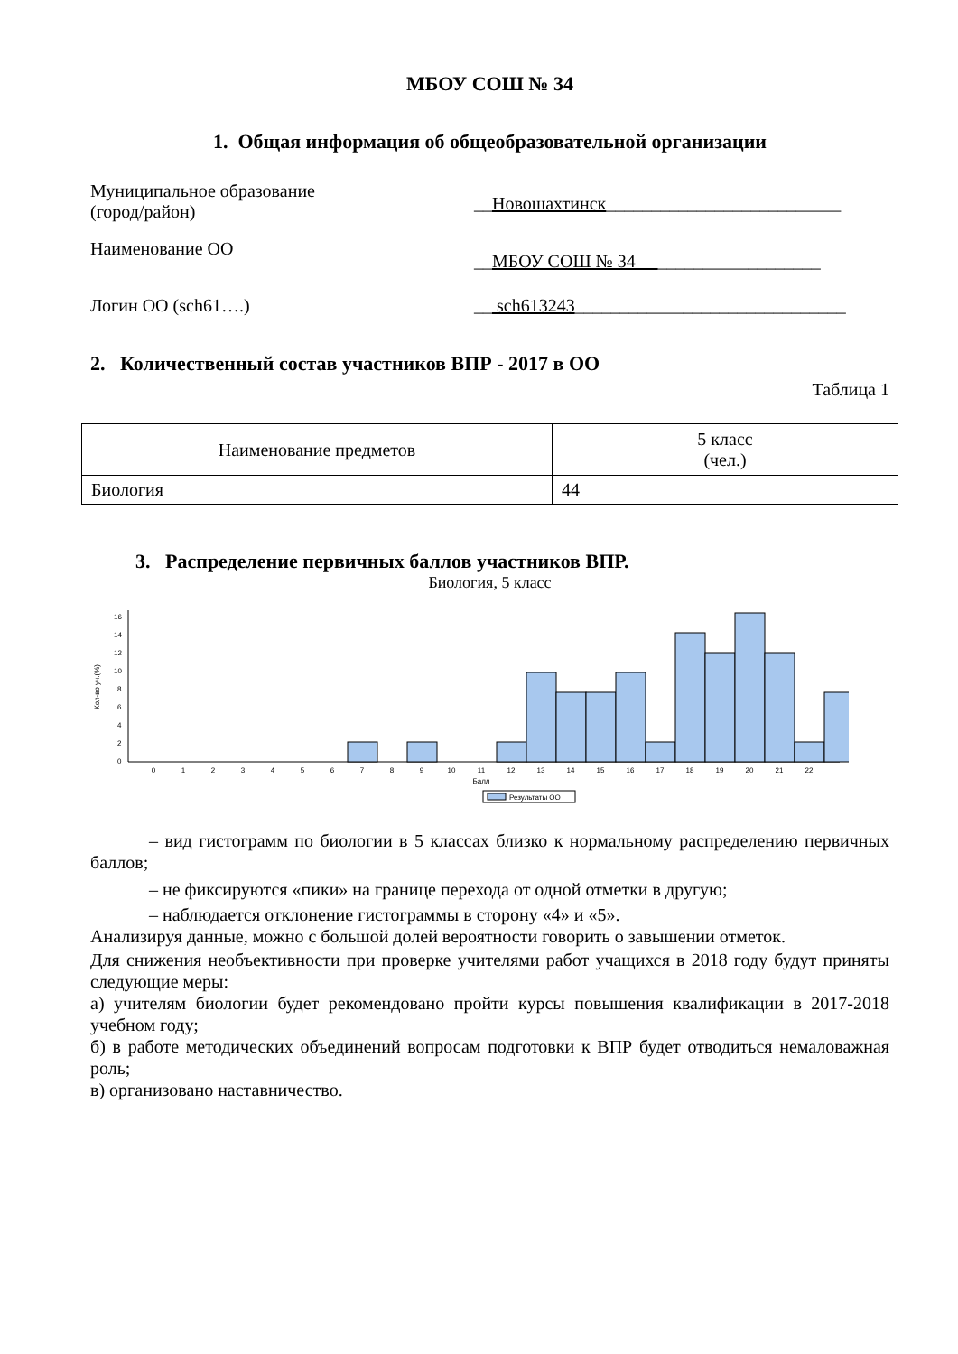МБОУ СОШ № 34
1. Общая информация об общеобразовательной организации
Муниципальное образование
(город/район)
__Новошахтинск__________________________
Наименование ОО
__МБОУ СОШ № 34 __________________
Логин ОО (sch61….) __ sch613243______________________________
2. Количественный состав участников ВПР - 2017 в ОО
Таблица 1
| Наименование предметов | 5 класс (чел.) |
| Биология | 44 |
3. Распределение первичных баллов участников ВПР.
Биология, 5 класс
Кол-во уч.(%)
0
2
4
6
8
10
12
14
16
0
1
2
3
4
5
6
7
8
9
10
11
12
13
14
15
16
17
18
19
20
21
22
Балл
Результаты ОО
– вид гистограмм по биологии в 5 классах близко к нормальному распределению первичных баллов;
– не фиксируются «пики» на границе перехода от одной отметки в другую;
– наблюдается отклонение гистограммы в сторону «4» и «5».
Анализируя данные, можно с большой долей вероятности говорить о завышении отметок.
Для снижения необъективности при проверке учителями работ учащихся в 2018 году будут приняты следующие меры:
а) учителям биологии будет рекомендовано пройти курсы повышения квалификации в 2017-2018 учебном году;
б) в работе методических объединений вопросам подготовки к ВПР будет отводиться немаловажная роль;
в) организовано наставничество.